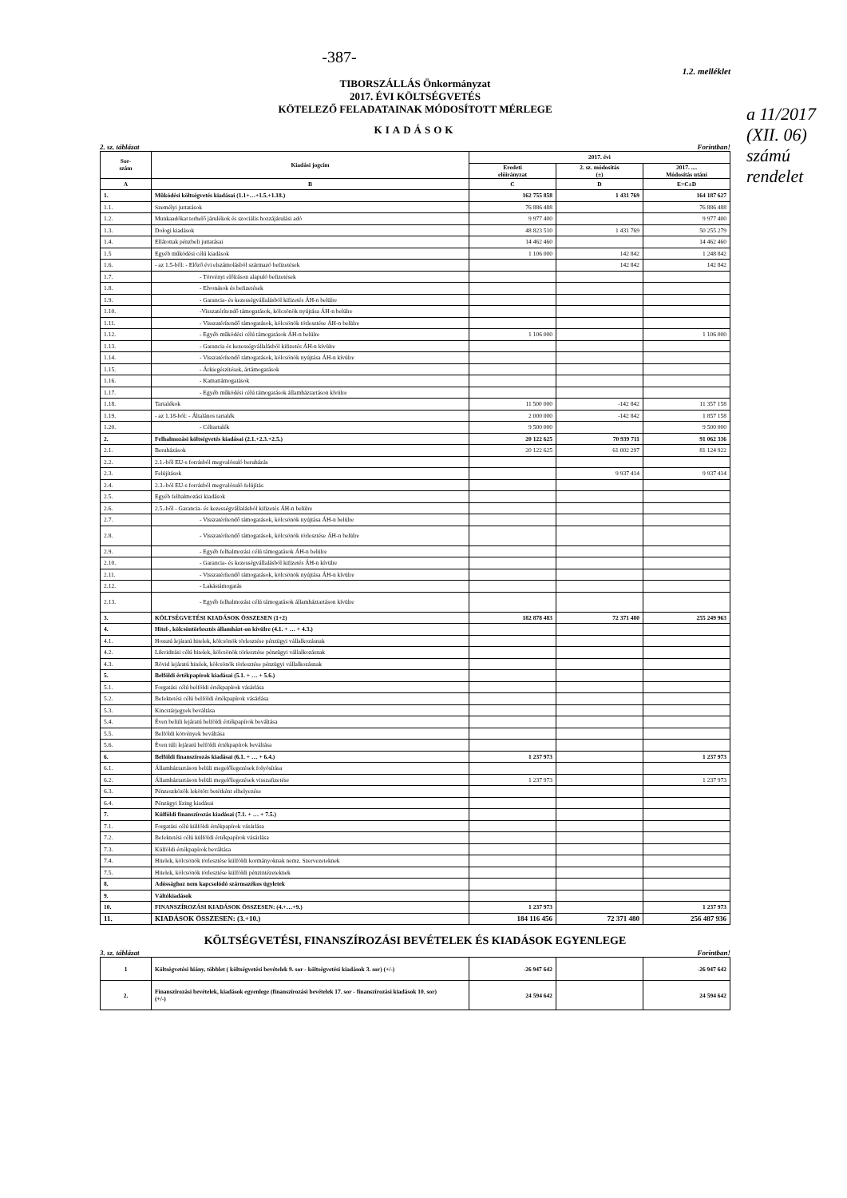a 11/2017 (XII. 06) számú rendelet
-387-
1.2. melléklet
TIBORSZÁLLÁS Önkormányzat
2017. ÉVI KÖLTSÉGVETÉS
KÖTELEZŐ FELADATAINAK MÓDOSÍTOTT MÉRLEGE
KIADÁSOK
2. sz. táblázat Forintban!
| Sor- szám | Kiadási jogcím | 2017. évi | | |
| --- | --- | --- | --- | --- |
| | | Eredeti előirányzat | 2. sz. módosítás (±) | 2017. .... Módosítás utáni |
| A | B | C | D | E=C±D |
| 1. | Működési költségvetés kiadásai (1.1+…+1.5.+1.18.) | 162 755 858 | 1 431 769 | 164 187 627 |
| 1.1. | Személyi juttatások | 76 886 488 | | 76 886 488 |
| 1.2. | Munkaadókat terhelő járulékok és szociális hozzájárulási adó | 9 977 400 | | 9 977 400 |
| 1.3. | Dologi kiadások | 48 823 510 | 1 431 769 | 50 255 279 |
| 1.4. | Ellátottak pénzbeli juttatásai | 14 462 460 | | 14 462 460 |
| 1.5 | Egyéb működési célú kiadások | 1 106 000 | 142 842 | 1 248 842 |
| 1.6. | - az 1.5-ből: - Előző évi elszámolásból származó befizetések | | 142 842 | 142 842 |
| 1.7. | - Törvényi előíráson alapuló befizetések | | | |
| 1.8. | - Elvonások és befizetések | | | |
| 1.9. | - Garancia- és kezességvállalásból kifizetés ÁH-n belülre | | | |
| 1.10. | -Visszatérítendő támogatások, kölcsönök nyújtása ÁH-n belülre | | | |
| 1.11. | - Visszatérítendő támogatások, kölcsönök törlesztése ÁH-n belülre | | | |
| 1.12. | - Egyéb működési célú támogatások ÁH-n belülre | 1 106 000 | | 1 106 000 |
| 1.13. | - Garancia és kezességvállalásból kifizetés ÁH-n kívülre | | | |
| 1.14. | - Visszatérítendő támogatások, kölcsönök nyújtása ÁH-n kívülre | | | |
| 1.15. | - Árkiegészítések, ártámogatások | | | |
| 1.16. | - Kamattámogatások | | | |
| 1.17. | - Egyéb működési célú támogatások államháztartáson kívülre | | | |
| 1.18. | Tartalékok | 11 500 000 | -142 842 | 11 357 158 |
| 1.19. | - az 1.18-ból: - Általános tartalék | 2 000 000 | -142 842 | 1 857 158 |
| 1.20. | - Céltartalék | 9 500 000 | | 9 500 000 |
| 2. | Felhalmozási költségvetés kiadásai (2.1.+2.3.+2.5.) | 20 122 625 | 70 939 711 | 91 062 336 |
| 2.1. | Beruházások | 20 122 625 | 61 002 297 | 81 124 922 |
| 2.2. | 2.1.-ből EU-s forrásból megvalósuló beruházás | | | |
| 2.3. | Felújítások | | 9 937 414 | 9 937 414 |
| 2.4. | 2.3.-ból EU-s forrásból megvalósuló felújítás | | | |
| 2.5. | Egyéb felhalmozási kiadások | | | |
| 2.6. | 2.5.-ből - Garancia- és kezességvállalásból kifizetés ÁH-n belülre | | | |
| 2.7. | - Visszatérítendő támogatások, kölcsönök nyújtása ÁH-n belülre | | | |
| 2.8. | - Visszatérítendő támogatások, kölcsönök törlesztése ÁH-n belülre | | | |
| 2.9. | - Egyéb felhalmozási célú támogatások ÁH-n belülre | | | |
| 2.10. | - Garancia- és kezességvállalásból kifizetés ÁH-n kívülre | | | |
| 2.11. | - Visszatérítendő támogatások, kölcsönök nyújtása ÁH-n kívülre | | | |
| 2.12. | - Lakástámogatás | | | |
| 2.13. | - Egyéb felhalmozási célú támogatások államháztartáson kívülre | | | |
| 3. | KÖLTSÉGVETÉSI KIADÁSOK ÖSSZESEN (1+2) | 182 878 483 | 72 371 480 | 255 249 963 |
| 4. | Hitel-, kölcsöntörlesztés államházt-on kívülre (4.1. + … + 4.3.) | | | |
| 4.1. | Hosszú lejáratú hitelek, kölcsönök törlesztése pénzügyi vállalkozásnak | | | |
| 4.2. | Likviditási célú hitelek, kölcsönök törlesztése pénzügyi vállalkozásnak | | | |
| 4.3. | Rövid lejáratú hitelek, kölcsönök törlesztése pénzügyi vállalkozásnak | | | |
| 5. | Belföldi értékpapírok kiadásai (5.1. + … + 5.6.) | | | |
| 5.1. | Forgatási célú belföldi értékpapírok vásárlása | | | |
| 5.2. | Befektetési célú belföldi értékpapírok vásárlása | | | |
| 5.3. | Kincstárjegyek beváltása | | | |
| 5.4. | Éven belüli lejáratú belföldi értékpapírok beváltása | | | |
| 5.5. | Belföldi kötvények beváltása | | | |
| 5.6. | Éven túli lejáratú belföldi értékpapírok beváltása | | | |
| 6. | Belföldi finanszírozás kiadásai (6.1. + … + 6.4.) | 1 237 973 | | 1 237 973 |
| 6.1. | Államháztartáson belüli megelőlegezések folyósítása | | | |
| 6.2. | Államháztartáson belüli megelőlegezések visszafizetése | 1 237 973 | | 1 237 973 |
| 6.3. | Pénzeszközök lekötött betétként elhelyezése | | | |
| 6.4. | Pénzügyi lízing kiadásai | | | |
| 7. | Külföldi finanszírozás kiadásai (7.1. + … + 7.5.) | | | |
| 7.1. | Forgatási célú külföldi értékpapírok vásárlása | | | |
| 7.2. | Befektetési célú külföldi értékpapírok vásárlása | | | |
| 7.3. | Külföldi értékpapírok beváltása | | | |
| 7.4. | Hitelek, kölcsönök törlesztése külföldi kormányoknak nemz. Szervezeteknek | | | |
| 7.5. | Hitelek, kölcsönök törlesztése külföldi pénzintézeteknek | | | |
| 8. | Adóssághoz nem kapcsolódó származékos ügyletek | | | |
| 9. | Váltókiadások | | | |
| 10. | FINANSZÍROZÁSI KIADÁSOK ÖSSZESEN: (4.+…+9.) | 1 237 973 | | 1 237 973 |
| 11. | KIADÁSOK ÖSSZESEN: (3.+10.) | 184 116 456 | 72 371 480 | 256 487 936 |
KÖLTSÉGVETÉSI, FINANSZÍROZÁSI BEVÉTELEK ÉS KIADÁSOK EGYENLEGE
3. sz. táblázat Forintban!
| 1 | Költségvetési hiány, többlet ( költségvetési bevételek 9. sor - költségvetési kiadások 3. sor) (+/-) | -26 947 642 | | -26 947 642 |
| 2. | Finanszírozási bevételek, kiadások egyenlege (finanszírozási bevételek 17. sor - finanszírozási kiadások 10. sor) (+/-) | 24 594 642 | | 24 594 642 |